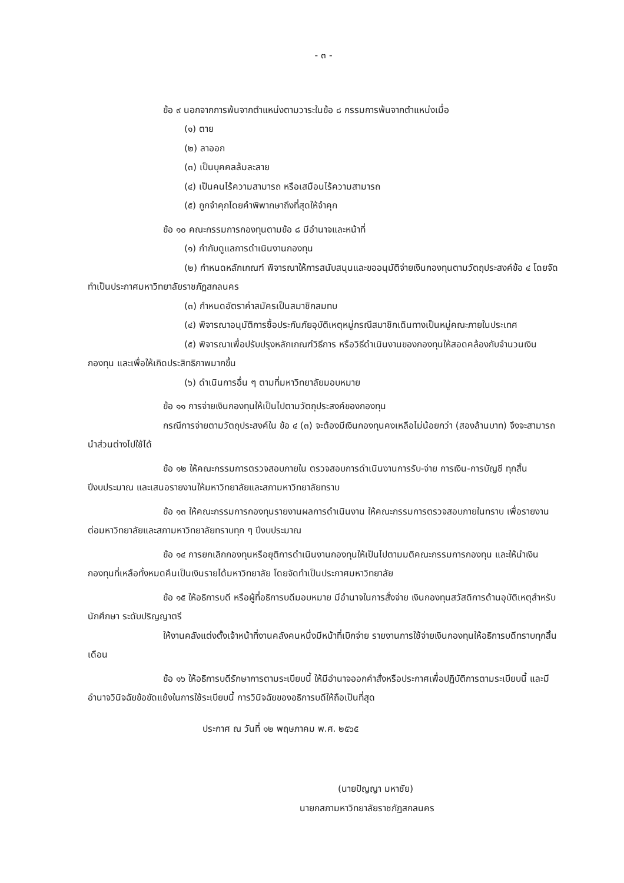- ๓ -
ข้อ ๙ นอกจากการพ้นจากตำแหน่งตามวาระในข้อ ๘ กรรมการพ้นจากตำแหน่งเมื่อ
(๑) ตาย
(๒) ลาออก
(๓) เป็นบุคคลล้มละลาย
(๔) เป็นคนไร้ความสามารถ หรือเสมือนไร้ความสามารถ
(๕) ถูกจำคุกโดยคำพิพากษาถึงที่สุดให้จำคุก
ข้อ ๑๐ คณะกรรมการกองทุนตามข้อ ๘ มีอำนาจและหน้าที่
(๑) กำกับดูแลการดำเนินงานกองทุน
(๒) กำหนดหลักเกณฑ์ พิจารณาให้การสนับสนุนและขออนุมัติจ่ายเงินกองทุนตามวัตถุประสงค์ข้อ ๔ โดยจัดทำเป็นประกาศมหาวิทยาลัยราชภัฏสกลนคร
(๓) กำหนดอัตราค่าสมัครเป็นสมาชิกสมทบ
(๔) พิจารณาอนุมัติการซื้อประกันภัยอุบัติเหตุหมู่กรณีสมาชิกเดินทางเป็นหมู่คณะภายในประเทศ
(๕) พิจารณาเพื่อปรับปรุงหลักเกณฑ์วิธีการ หรือวิธีดำเนินงานของกองทุนให้สอดคล้องกับจำนวนเงินกองทุน และเพื่อให้เกิดประสิทธิภาพมากขึ้น
(๖) ดำเนินการอื่น ๆ ตามที่มหาวิทยาลัยมอบหมาย
ข้อ ๑๑ การจ่ายเงินกองทุนให้เป็นไปตามวัตถุประสงค์ของกองทุน
กรณีการจ่ายตามวัตถุประสงค์ใน ข้อ ๔ (๓) จะต้องมีเงินกองทุนคงเหลือไม่น้อยกว่า (สองล้านบาท) จึงจะสามารถนำส่วนต่างไปใช้ได้
ข้อ ๑๒ ให้คณะกรรมการตรวจสอบภายใน ตรวจสอบการดำเนินงานการรับ-จ่าย การเงิน-การบัญชี ทุกสิ้นปีงบประมาณ และเสนอรายงานให้มหาวิทยาลัยและสภามหาวิทยาลัยทราบ
ข้อ ๑๓ ให้คณะกรรมการกองทุนรายงานผลการดำเนินงาน ให้คณะกรรมการตรวจสอบภายในทราบ เพื่อรายงานต่อมหาวิทยาลัยและสภามหาวิทยาลัยทราบทุก ๆ ปีงบประมาณ
ข้อ ๑๔ การยกเลิกกองทุนหรือยุติการดำเนินงานกองทุนให้เป็นไปตามมติคณะกรรมการกองทุน และให้นำเงินกองทุนที่เหลือทั้งหมดคืนเป็นเงินรายได้มหาวิทยาลัย โดยจัดทำเป็นประกาศมหาวิทยาลัย
ข้อ ๑๕ ให้อธิการบดี หรือผู้ที่อธิการบดีมอบหมาย มีอำนาจในการสั่งจ่าย เงินกองทุนสวัสดิการด้านอุบัติเหตุสำหรับนักศึกษา ระดับปริญญาตรี
ให้งานคลังแต่งตั้งเจ้าหน้าที่งานคลังคนหนึ่งมีหน้าที่เบิกจ่าย รายงานการใช้จ่ายเงินกองทุนให้อธิการบดีทราบทุกสิ้นเดือน
ข้อ ๑๖ ให้อธิการบดีรักษาการตามระเบียบนี้ ให้มีอำนาจออกคำสั่งหรือประกาศเพื่อปฏิบัติการตามระเบียบนี้ และมีอำนาจวินิจฉัยข้อขัดแย้งในการใช้ระเบียบนี้ การวินิจฉัยของอธิการบดีให้ถือเป็นที่สุด
ประกาศ ณ วันที่ ๑๒ พฤษภาคม พ.ศ. ๒๕๖๕
(นายปัญญา มหาชัย)
นายกสภามหาวิทยาลัยราชภัฏสกลนคร